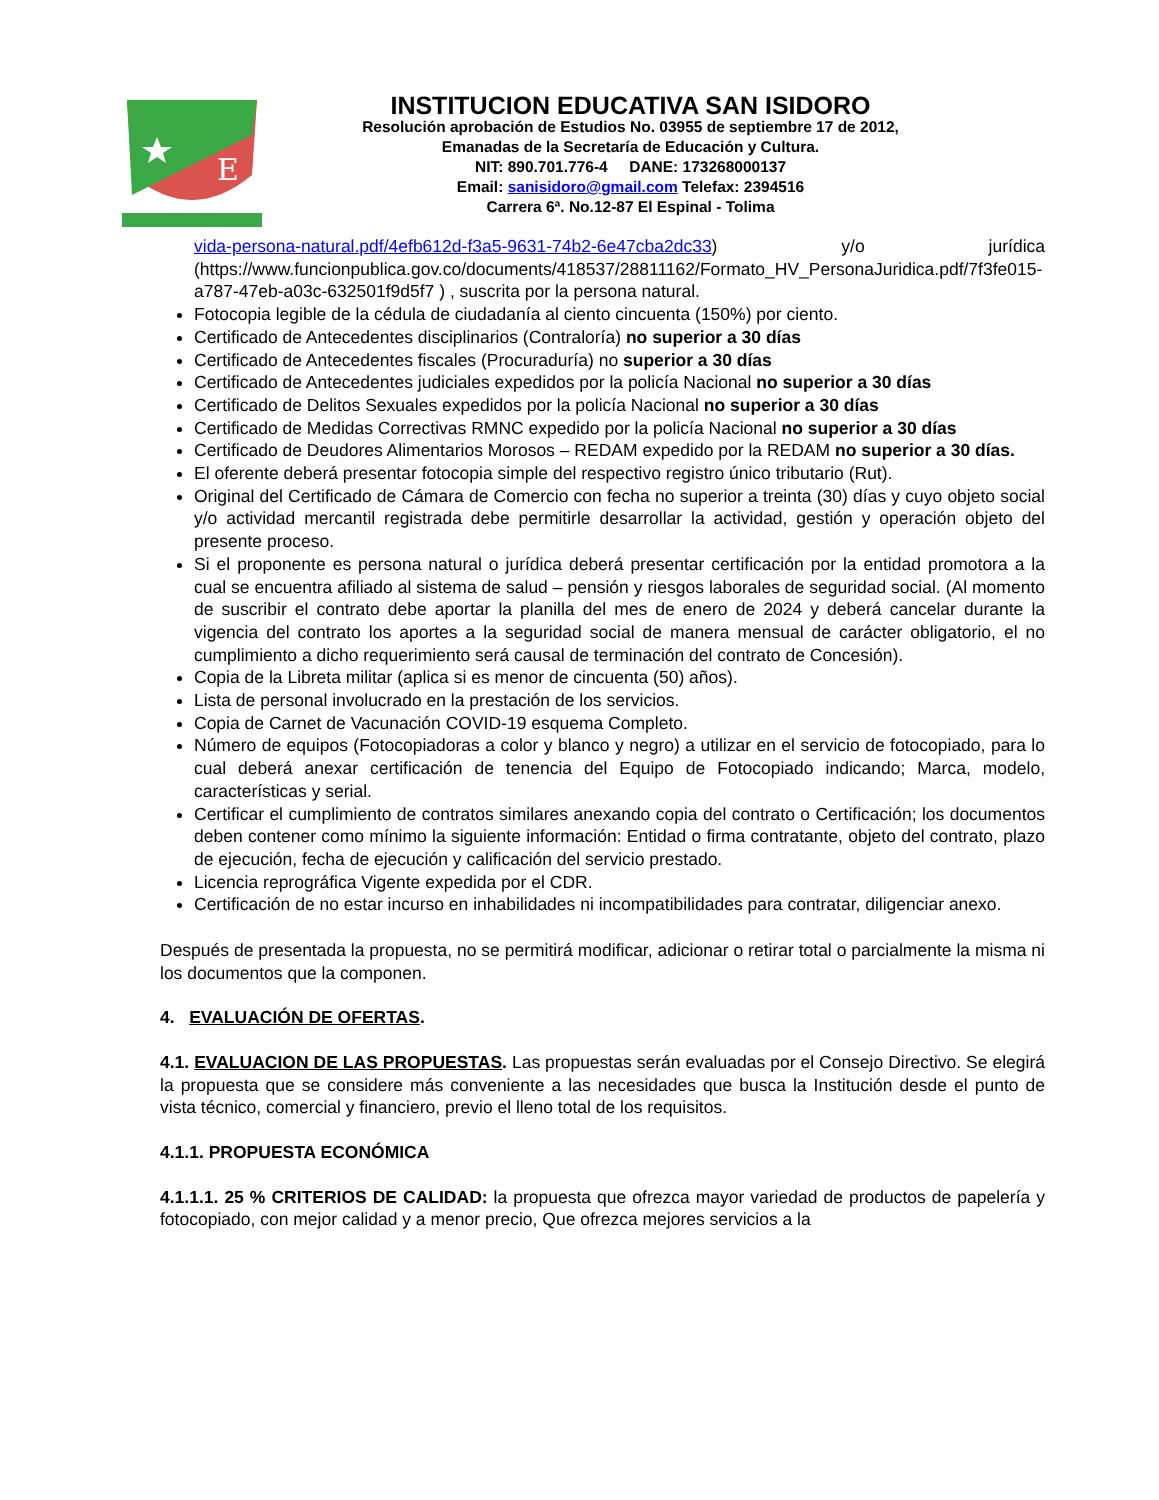E
INSTITUCION EDUCATIVA SAN ISIDORO
Resolución aprobación de Estudios No. 03955 de septiembre 17 de 2012,
Emanadas de la Secretaría de Educación y Cultura.
NIT: 890.701.776-4 DANE: 173268000137
Email: sanisidoro@gmail.com Telefax: 2394516
Carrera 6ª. No.12-87 El Espinal - Tolima
vida-persona-natural.pdf/4efb612d-f3a5-9631-74b2-6e47cba2dc33) y/o jurídica (https://www.funcionpublica.gov.co/documents/418537/28811162/Formato_HV_PersonaJuridica.pdf/7f3fe015-a787-47eb-a03c-632501f9d5f7 ) , suscrita por la persona natural.
Fotocopia legible de la cédula de ciudadanía al ciento cincuenta (150%) por ciento.
Certificado de Antecedentes disciplinarios (Contraloría) no superior a 30 días
Certificado de Antecedentes fiscales (Procuraduría) no superior a 30 días
Certificado de Antecedentes judiciales expedidos por la policía Nacional no superior a 30 días
Certificado de Delitos Sexuales expedidos por la policía Nacional no superior a 30 días
Certificado de Medidas Correctivas RMNC expedido por la policía Nacional no superior a 30 días
Certificado de Deudores Alimentarios Morosos – REDAM expedido por la REDAM no superior a 30 días.
El oferente deberá presentar fotocopia simple del respectivo registro único tributario (Rut).
Original del Certificado de Cámara de Comercio con fecha no superior a treinta (30) días y cuyo objeto social y/o actividad mercantil registrada debe permitirle desarrollar la actividad, gestión y operación objeto del presente proceso.
Si el proponente es persona natural o jurídica deberá presentar certificación por la entidad promotora a la cual se encuentra afiliado al sistema de salud – pensión y riesgos laborales de seguridad social. (Al momento de suscribir el contrato debe aportar la planilla del mes de enero de 2024 y deberá cancelar durante la vigencia del contrato los aportes a la seguridad social de manera mensual de carácter obligatorio, el no cumplimiento a dicho requerimiento será causal de terminación del contrato de Concesión).
Copia de la Libreta militar (aplica si es menor de cincuenta (50) años).
Lista de personal involucrado en la prestación de los servicios.
Copia de Carnet de Vacunación COVID-19 esquema Completo.
Número de equipos (Fotocopiadoras a color y blanco y negro) a utilizar en el servicio de fotocopiado, para lo cual deberá anexar certificación de tenencia del Equipo de Fotocopiado indicando; Marca, modelo, características y serial.
Certificar el cumplimiento de contratos similares anexando copia del contrato o Certificación; los documentos deben contener como mínimo la siguiente información: Entidad o firma contratante, objeto del contrato, plazo de ejecución, fecha de ejecución y calificación del servicio prestado.
Licencia reprográfica Vigente expedida por el CDR.
Certificación de no estar incurso en inhabilidades ni incompatibilidades para contratar, diligenciar anexo.
Después de presentada la propuesta, no se permitirá modificar, adicionar o retirar total o parcialmente la misma ni los documentos que la componen.
4. EVALUACIÓN DE OFERTAS.
4.1. EVALUACION DE LAS PROPUESTAS. Las propuestas serán evaluadas por el Consejo Directivo. Se elegirá la propuesta que se considere más conveniente a las necesidades que busca la Institución desde el punto de vista técnico, comercial y financiero, previo el lleno total de los requisitos.
4.1.1. PROPUESTA ECONÓMICA
4.1.1.1. 25 % CRITERIOS DE CALIDAD: la propuesta que ofrezca mayor variedad de productos de papelería y fotocopiado, con mejor calidad y a menor precio, Que ofrezca mejores servicios a la